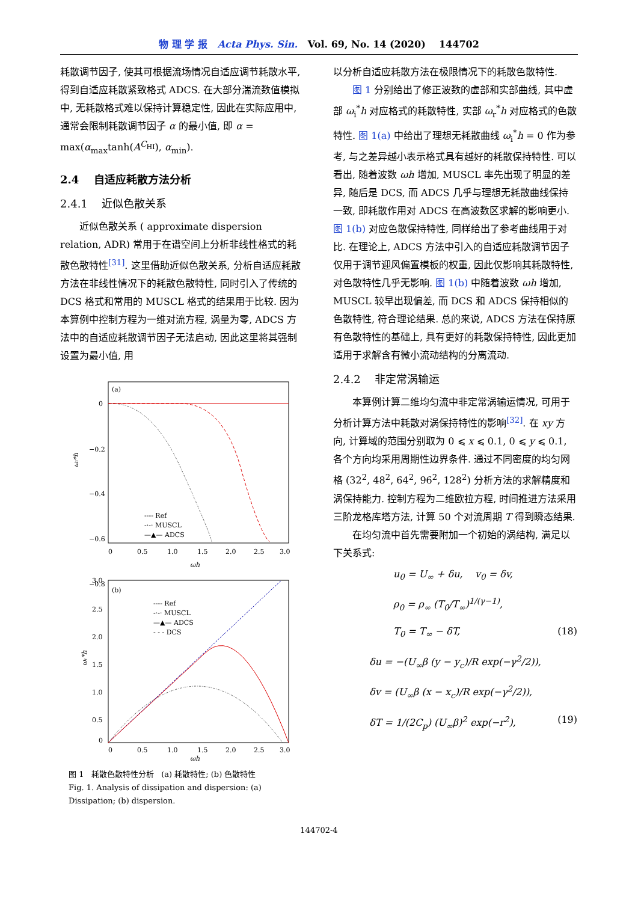物 理 学 报 Acta Phys. Sin. Vol. 69, No. 14 (2020) 144702
耗散调节因子, 使其可根据流场情况自适应调节耗散水平, 得到自适应耗散紧致格式 ADCS. 在大部分湍流数值模拟中, 无耗散格式难以保持计算稳定性, 因此在实际应用中, 通常会限制耗散调节因子 α 的最小值, 即 α = max(α<sub>max</sub>tanh(A<sup>C<sub>HI</sub></sup>), α<sub>min</sub>).
2.4 自适应耗散方法分析
2.4.1 近似色散关系
近似色散关系 ( approximate dispersion relation, ADR) 常用于在谱空间上分析非线性格式的耗散色散特性<sup>[31]</sup>. 这里借助近似色散关系, 分析自适应耗散方法在非线性情况下的耗散色散特性, 同时引入了传统的 DCS 格式和常用的 MUSCL 格式的结果用于比较. 因为本算例中控制方程为一维对流方程, 涡量为零, ADCS 方法中的自适应耗散调节因子无法启动, 因此这里将其强制设置为最小值, 用
(a)
0
−0.2
−0.4
−0.6
−0.8
0
0.5
1.0
1.5
2.0
2.5
3.0
ωh
ωᵢ*h
---- Ref
-·-· MUSCL
—▲— ADCS
(b)
3.0
2.5
2.0
1.5
1.0
0.5
0
0
0.5
1.0
1.5
2.0
2.5
3.0
ωh
ωᵣ*h
---- Ref
-·-· MUSCL
—▲— ADCS
- - - DCS
图 1 耗散色散特性分析 (a) 耗散特性; (b) 色散特性
Fig. 1. Analysis of dissipation and dispersion: (a) Dissipation; (b) dispersion.
以分析自适应耗散方法在极限情况下的耗散色散特性.
图 1 分别给出了修正波数的虚部和实部曲线, 其中虚部 ω<sub>i</sub><sup>*</sup>h 对应格式的耗散特性, 实部 ω<sub>r</sub><sup>*</sup>h 对应格式的色散特性. 图 1(a) 中给出了理想无耗散曲线 ω<sub>i</sub><sup>*</sup>h = 0 作为参考, 与之差异越小表示格式具有越好的耗散保持特性. 可以看出, 随着波数 ωh 增加, MUSCL 率先出现了明显的差异, 随后是 DCS, 而 ADCS 几乎与理想无耗散曲线保持一致, 即耗散作用对 ADCS 在高波数区求解的影响更小. 图 1(b) 对应色散保持特性, 同样给出了参考曲线用于对比. 在理论上, ADCS 方法中引入的自适应耗散调节因子仅用于调节迎风偏置模板的权重, 因此仅影响其耗散特性, 对色散特性几乎无影响. 图 1(b) 中随着波数 ωh 增加, MUSCL 较早出现偏差, 而 DCS 和 ADCS 保持相似的色散特性, 符合理论结果. 总的来说, ADCS 方法在保持原有色散特性的基础上, 具有更好的耗散保持特性, 因此更加适用于求解含有微小流动结构的分离流动.
2.4.2 非定常涡输运
本算例计算二维均匀流中非定常涡输运情况, 可用于分析计算方法中耗散对涡保持特性的影响<sup>[32]</sup>. 在 xy 方向, 计算域的范围分别取为 0 ⩽ x ⩽ 0.1, 0 ⩽ y ⩽ 0.1, 各个方向均采用周期性边界条件. 通过不同密度的均匀网格 (32<sup>2</sup>, 48<sup>2</sup>, 64<sup>2</sup>, 96<sup>2</sup>, 128<sup>2</sup>) 分析方法的求解精度和涡保持能力. 控制方程为二维欧拉方程, 时间推进方法采用三阶龙格库塔方法, 计算 50 个对流周期 T 得到瞬态结果.
在均匀流中首先需要附加一个初始的涡结构, 满足以下关系式:
u<sub>0</sub> = U<sub>∞</sub> + δu, v<sub>0</sub> = δv,
ρ<sub>0</sub> = ρ<sub>∞</sub> (T<sub>0</sub>/T<sub>∞</sub>)<sup>1/(γ−1)</sup>,
T<sub>0</sub> = T<sub>∞</sub> − δT, (18)
δu = −(U<sub>∞</sub>β (y − y<sub>c</sub>)/R exp(−γ<sup>2</sup>/2)),
δv = (U<sub>∞</sub>β (x − x<sub>c</sub>)/R exp(−γ<sup>2</sup>/2)),
δT = 1/(2C<sub>p</sub>) (U<sub>∞</sub>β)<sup>2</sup> exp(−r<sup>2</sup>), (19)
144702-4